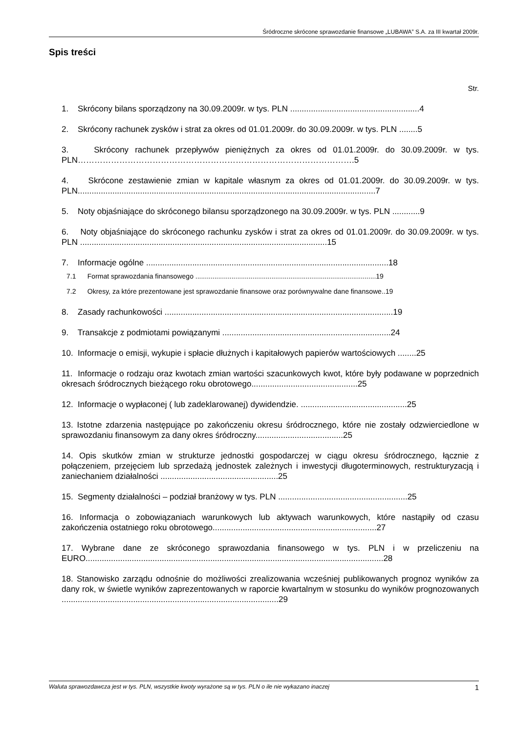Śródroczne skrócone sprawozdanie finansowe „LUBAWA” S.A. za III kwartał 2009r.
Spis treści
Str.
1. Skrócony bilans sporządzony na 30.09.2009r. w tys. PLN ........................................................4
2. Skrócony rachunek zysków i strat za okres od 01.01.2009r. do 30.09.2009r. w tys. PLN ........5
3. Skrócony rachunek przepływów pieniężnych za okres od 01.01.2009r. do 30.09.2009r. w tys. PLN……………………………………………………………………………………….5
4. Skrócone zestawienie zmian w kapitale własnym za okres od 01.01.2009r. do 30.09.2009r. w tys. PLN.................................................................................................................................7
5. Noty objaśniające do skróconego bilansu sporządzonego na 30.09.2009r. w tys. PLN ............9
6. Noty objaśniające do skróconego rachunku zysków i strat za okres od 01.01.2009r. do 30.09.2009r. w tys. PLN ...........................................................................................................15
7. Informacje ogólne .........................................................................................................18
7.1 Format sprawozdania finansowego ...............................................................................................19
7.2 Okresy, za które prezentowane jest sprawozdanie finansowe oraz porównywalne dane finansowe..19
8. Zasady rachunkowości ...................................................................................................19
9. Transakcje z podmiotami powiązanymi .........................................................................24
10. Informacje o emisji, wykupie i spłacie dłużnych i kapitałowych papierów wartościowych ........25
11. Informacje o rodzaju oraz kwotach zmian wartości szacunkowych kwot, które były podawane w poprzednich okresach śródrocznych bieżącego roku obrotowego..............................................25
12. Informacje o wypłaconej ( lub zadeklarowanej) dywidendzie. ..............................................25
13. Istotne zdarzenia następujące po zakończeniu okresu śródrocznego, które nie zostały odzwierciedlone w sprawozdaniu finansowym za dany okres śródroczny......................................25
14. Opis skutków zmian w strukturze jednostki gospodarczej w ciągu okresu śródrocznego, łącznie z połączeniem, przejęciem lub sprzedażą jednostek zależnych i inwestycji długoterminowych, restrukturyzacją i zaniechaniem działalności ...................................................25
15. Segmenty działalności – podział branżowy w tys. PLN ........................................................25
16. Informacja o zobowiązaniach warunkowych lub aktywach warunkowych, które nastąpiły od czasu zakończenia ostatniego roku obrotowego.......................................................................27
17. Wybrane dane ze skróconego sprawozdania finansowego w tys. PLN i w przeliczeniu na EURO.................................................................................................................................28
18. Stanowisko zarządu odnośnie do możliwości zrealizowania wcześniej publikowanych prognoz wyników za dany rok, w świetle wyników zaprezentowanych w raporcie kwartalnym w stosunku do wyników prognozowanych ..............................................................................................29
Waluta sprawozdawcza jest w tys. PLN, wszystkie kwoty wyrażone są w tys. PLN o ile nie wykazano inaczej 1